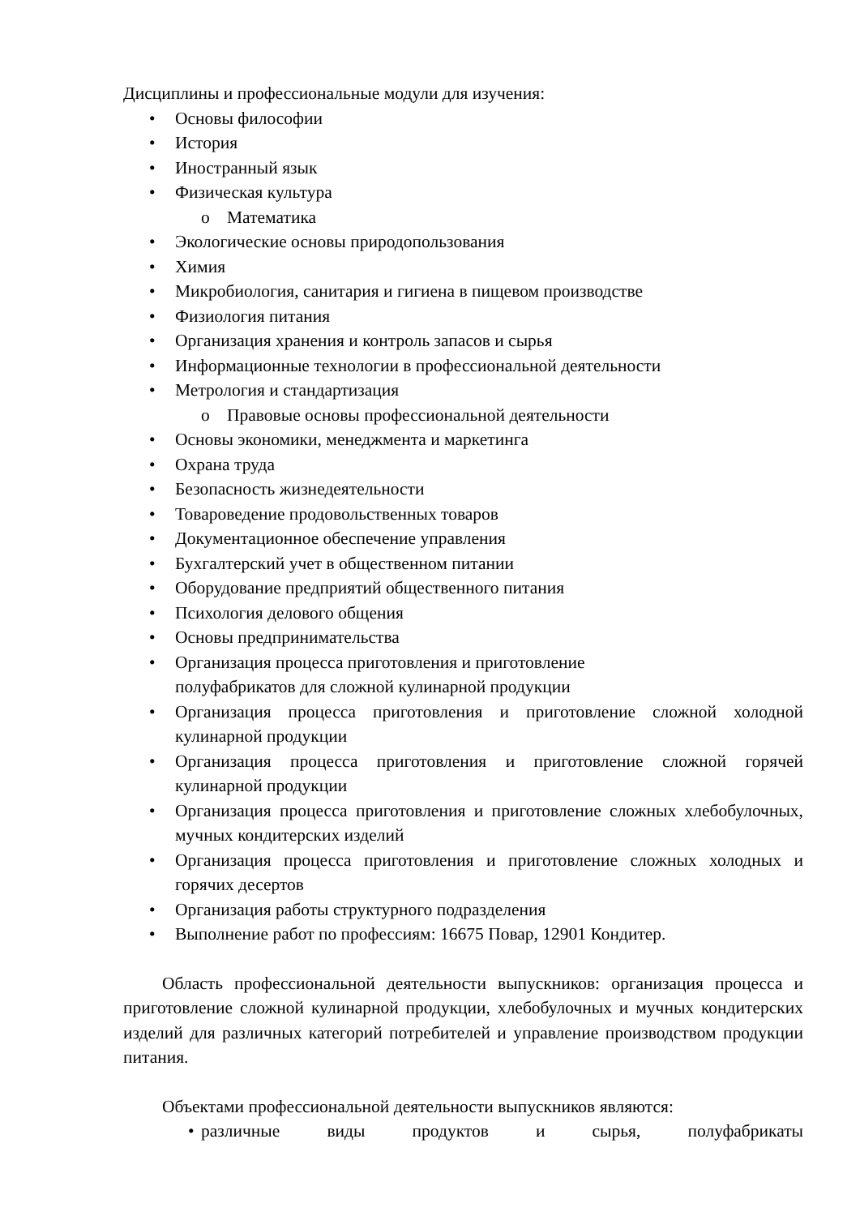Дисциплины и профессиональные модули для изучения:
• Основы философии
• История
• Иностранный язык
• Физическая культура
o Математика
• Экологические основы природопользования
• Химия
• Микробиология, санитария и гигиена в пищевом производстве
• Физиология питания
• Организация хранения и контроль запасов и сырья
• Информационные технологии в профессиональной деятельности
• Метрология и стандартизация
o Правовые основы профессиональной деятельности
• Основы экономики, менеджмента и маркетинга
• Охрана труда
• Безопасность жизнедеятельности
• Товароведение продовольственных товаров
• Документационное обеспечение управления
• Бухгалтерский учет в общественном питании
• Оборудование предприятий общественного питания
• Психология делового общения
• Основы предпринимательства
• Организация процесса приготовления и приготовление
полуфабрикатов для сложной кулинарной продукции
• Организация процесса приготовления и приготовление сложной холодной кулинарной продукции
• Организация процесса приготовления и приготовление сложной горячей кулинарной продукции
• Организация процесса приготовления и приготовление сложных хлебобулочных, мучных кондитерских изделий
• Организация процесса приготовления и приготовление сложных холодных и горячих десертов
• Организация работы структурного подразделения
• Выполнение работ по профессиям: 16675 Повар, 12901 Кондитер.
Область профессиональной деятельности выпускников: организация процесса и приготовление сложной кулинарной продукции, хлебобулочных и мучных кондитерских изделий для различных категорий потребителей и управление производством продукции питания.
Объектами профессиональной деятельности выпускников являются:
• различные виды продуктов и сырья, полуфабрикаты